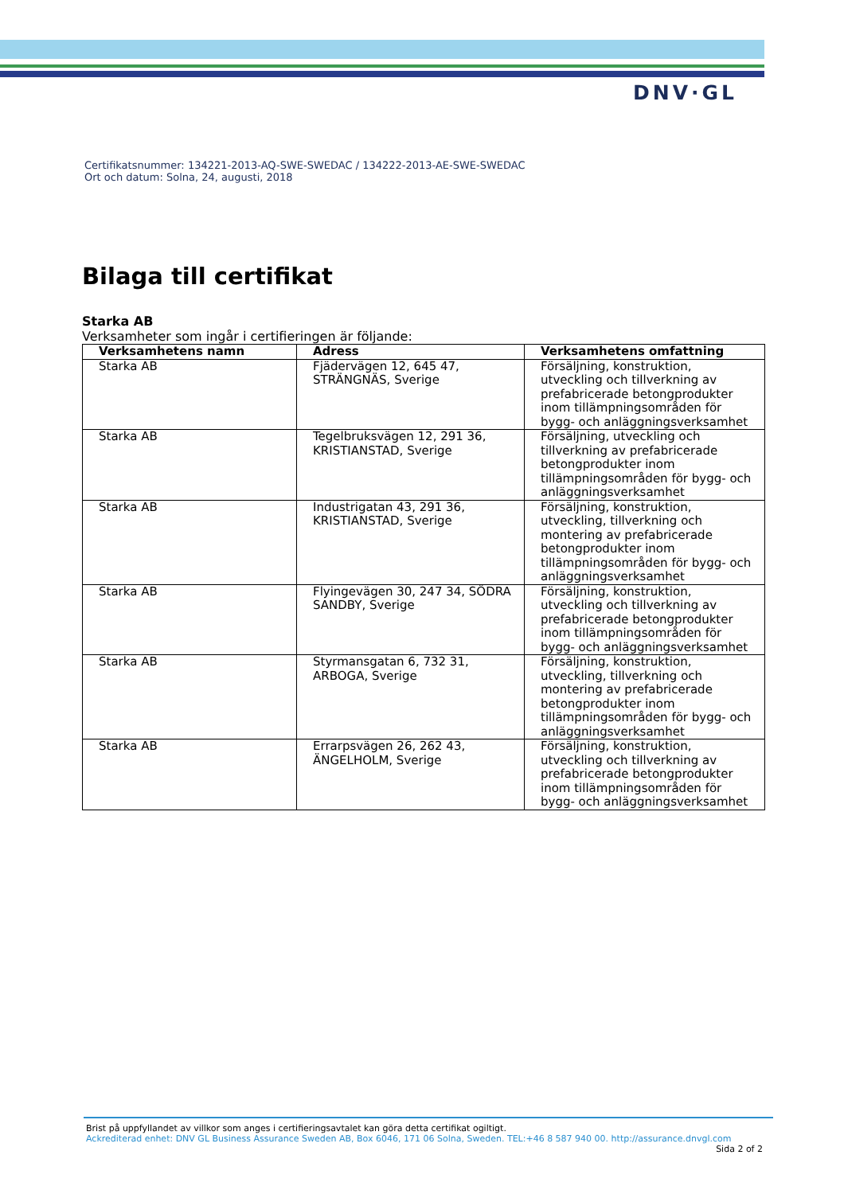DNV·GL
Certifikatsnummer: 134221-2013-AQ-SWE-SWEDAC / 134222-2013-AE-SWE-SWEDAC
Ort och datum: Solna, 24, augusti, 2018
Bilaga till certifikat
Starka AB
Verksamheter som ingår i certifieringen är följande:
| Verksamhetens namn | Adress | Verksamhetens omfattning |
| --- | --- | --- |
| Starka AB | Fjädervägen 12, 645 47, STRÄNGNÄS, Sverige | Försäljning, konstruktion, utveckling och tillverkning av prefabricerade betongprodukter inom tillämpningsområden för bygg- och anläggningsverksamhet |
| Starka AB | Tegelbruksvägen 12, 291 36, KRISTIANSTAD, Sverige | Försäljning, utveckling och tillverkning av prefabricerade betongprodukter inom tillämpningsområden för bygg- och anläggningsverksamhet |
| Starka AB | Industrigatan 43, 291 36, KRISTIANSTAD, Sverige | Försäljning, konstruktion, utveckling, tillverkning och montering av prefabricerade betongprodukter inom tillämpningsområden för bygg- och anläggningsverksamhet |
| Starka AB | Flyingevägen 30, 247 34, SÖDRA SANDBY, Sverige | Försäljning, konstruktion, utveckling och tillverkning av prefabricerade betongprodukter inom tillämpningsområden för bygg- och anläggningsverksamhet |
| Starka AB | Styrmansgatan 6, 732 31, ARBOGA, Sverige | Försäljning, konstruktion, utveckling, tillverkning och montering av prefabricerade betongprodukter inom tillämpningsområden för bygg- och anläggningsverksamhet |
| Starka AB | Errarpsvägen 26, 262 43, ÄNGELHOLM, Sverige | Försäljning, konstruktion, utveckling och tillverkning av prefabricerade betongprodukter inom tillämpningsområden för bygg- och anläggningsverksamhet |
Brist på uppfyllandet av villkor som anges i certifieringsavtalet kan göra detta certifikat ogiltigt.
Ackrediterad enhet: DNV GL Business Assurance Sweden AB, Box 6046, 171 06 Solna, Sweden. TEL:+46 8 587 940 00. http://assurance.dnvgl.com
Sida 2 of 2